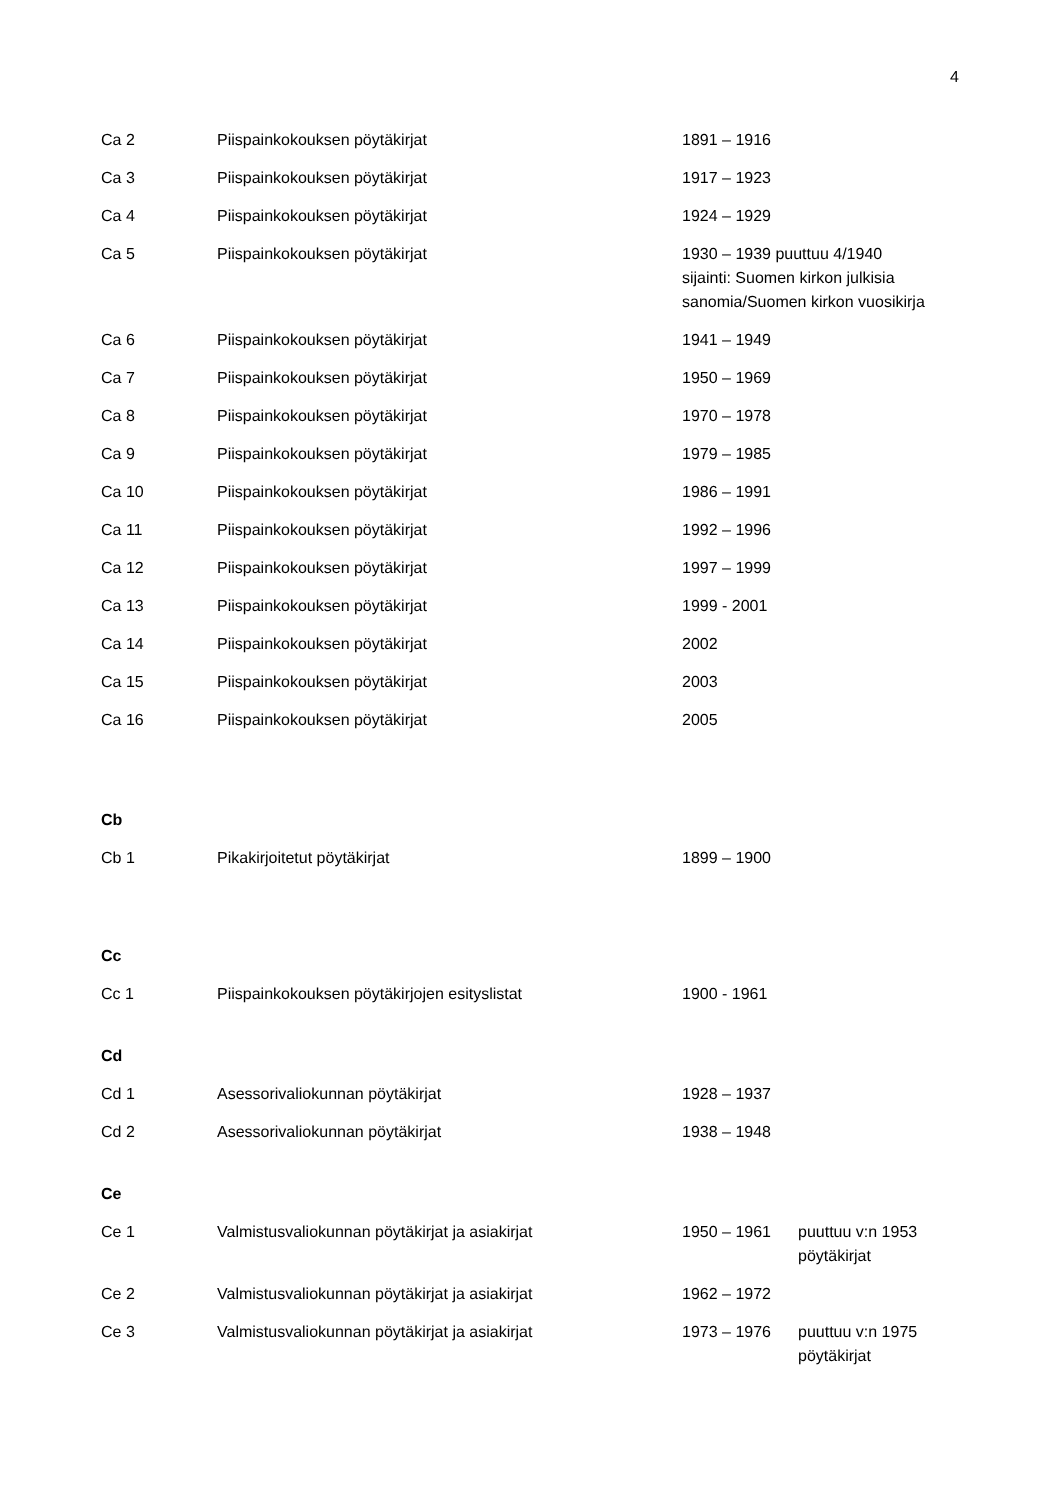4
| Ca 2 | Piispainkokouksen pöytäkirjat | 1891 – 1916 |
| Ca 3 | Piispainkokouksen pöytäkirjat | 1917 – 1923 |
| Ca 4 | Piispainkokouksen pöytäkirjat | 1924 – 1929 |
| Ca 5 | Piispainkokouksen pöytäkirjat | 1930 – 1939 puuttuu 4/1940 sijainti: Suomen kirkon julkisia sanomia/Suomen kirkon vuosikirja |
| Ca 6 | Piispainkokouksen pöytäkirjat | 1941 – 1949 |
| Ca 7 | Piispainkokouksen pöytäkirjat | 1950 – 1969 |
| Ca 8 | Piispainkokouksen pöytäkirjat | 1970 – 1978 |
| Ca 9 | Piispainkokouksen pöytäkirjat | 1979 – 1985 |
| Ca 10 | Piispainkokouksen pöytäkirjat | 1986 – 1991 |
| Ca 11 | Piispainkokouksen pöytäkirjat | 1992 – 1996 |
| Ca 12 | Piispainkokouksen pöytäkirjat | 1997 – 1999 |
| Ca 13 | Piispainkokouksen pöytäkirjat | 1999 - 2001 |
| Ca 14 | Piispainkokouksen pöytäkirjat | 2002 |
| Ca 15 | Piispainkokouksen pöytäkirjat | 2003 |
| Ca 16 | Piispainkokouksen pöytäkirjat | 2005 |
Cb
| Cb 1 | Pikakirjoitetut pöytäkirjat | 1899 – 1900 |
Cc
| Cc 1 | Piispainkokouksen pöytäkirjojen esityslistat | 1900 - 1961 |
Cd
| Cd 1 | Asessorivaliokunnan pöytäkirjat | 1928 – 1937 |
| Cd 2 | Asessorivaliokunnan pöytäkirjat | 1938 – 1948 |
Ce
| Ce 1 | Valmistusvaliokunnan pöytäkirjat ja asiakirjat | 1950 – 1961 | puuttuu v:n 1953 pöytäkirjat |
| Ce 2 | Valmistusvaliokunnan pöytäkirjat ja asiakirjat | 1962 – 1972 | |
| Ce 3 | Valmistusvaliokunnan pöytäkirjat ja asiakirjat | 1973 – 1976 | puuttuu v:n 1975 pöytäkirjat |